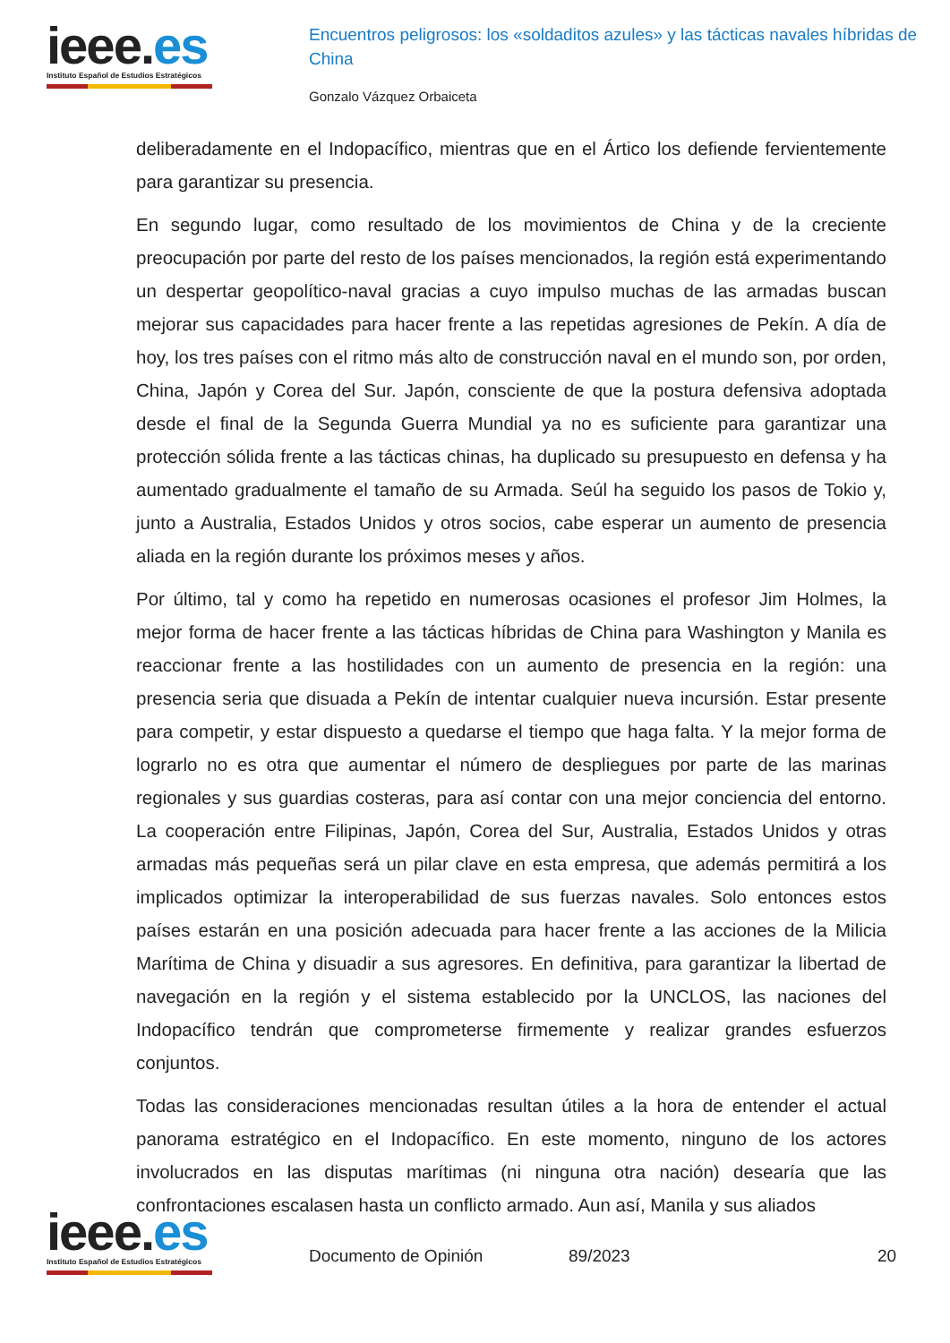ieee.es
Instituto Español de Estudios Estratégicos
Encuentros peligrosos: los «soldaditos azules» y las tácticas navales híbridas de China
Gonzalo Vázquez Orbaiceta
deliberadamente en el Indopacífico, mientras que en el Ártico los defiende fervientemente para garantizar su presencia.
En segundo lugar, como resultado de los movimientos de China y de la creciente preocupación por parte del resto de los países mencionados, la región está experimentando un despertar geopolítico-naval gracias a cuyo impulso muchas de las armadas buscan mejorar sus capacidades para hacer frente a las repetidas agresiones de Pekín. A día de hoy, los tres países con el ritmo más alto de construcción naval en el mundo son, por orden, China, Japón y Corea del Sur. Japón, consciente de que la postura defensiva adoptada desde el final de la Segunda Guerra Mundial ya no es suficiente para garantizar una protección sólida frente a las tácticas chinas, ha duplicado su presupuesto en defensa y ha aumentado gradualmente el tamaño de su Armada. Seúl ha seguido los pasos de Tokio y, junto a Australia, Estados Unidos y otros socios, cabe esperar un aumento de presencia aliada en la región durante los próximos meses y años.
Por último, tal y como ha repetido en numerosas ocasiones el profesor Jim Holmes, la mejor forma de hacer frente a las tácticas híbridas de China para Washington y Manila es reaccionar frente a las hostilidades con un aumento de presencia en la región: una presencia seria que disuada a Pekín de intentar cualquier nueva incursión. Estar presente para competir, y estar dispuesto a quedarse el tiempo que haga falta. Y la mejor forma de lograrlo no es otra que aumentar el número de despliegues por parte de las marinas regionales y sus guardias costeras, para así contar con una mejor conciencia del entorno. La cooperación entre Filipinas, Japón, Corea del Sur, Australia, Estados Unidos y otras armadas más pequeñas será un pilar clave en esta empresa, que además permitirá a los implicados optimizar la interoperabilidad de sus fuerzas navales. Solo entonces estos países estarán en una posición adecuada para hacer frente a las acciones de la Milicia Marítima de China y disuadir a sus agresores. En definitiva, para garantizar la libertad de navegación en la región y el sistema establecido por la UNCLOS, las naciones del Indopacífico tendrán que comprometerse firmemente y realizar grandes esfuerzos conjuntos.
Todas las consideraciones mencionadas resultan útiles a la hora de entender el actual panorama estratégico en el Indopacífico. En este momento, ninguno de los actores involucrados en las disputas marítimas (ni ninguna otra nación) desearía que las confrontaciones escalasen hasta un conflicto armado. Aun así, Manila y sus aliados
ieee.es
Instituto Español de Estudios Estratégicos
Documento de Opinión 89/2023 20